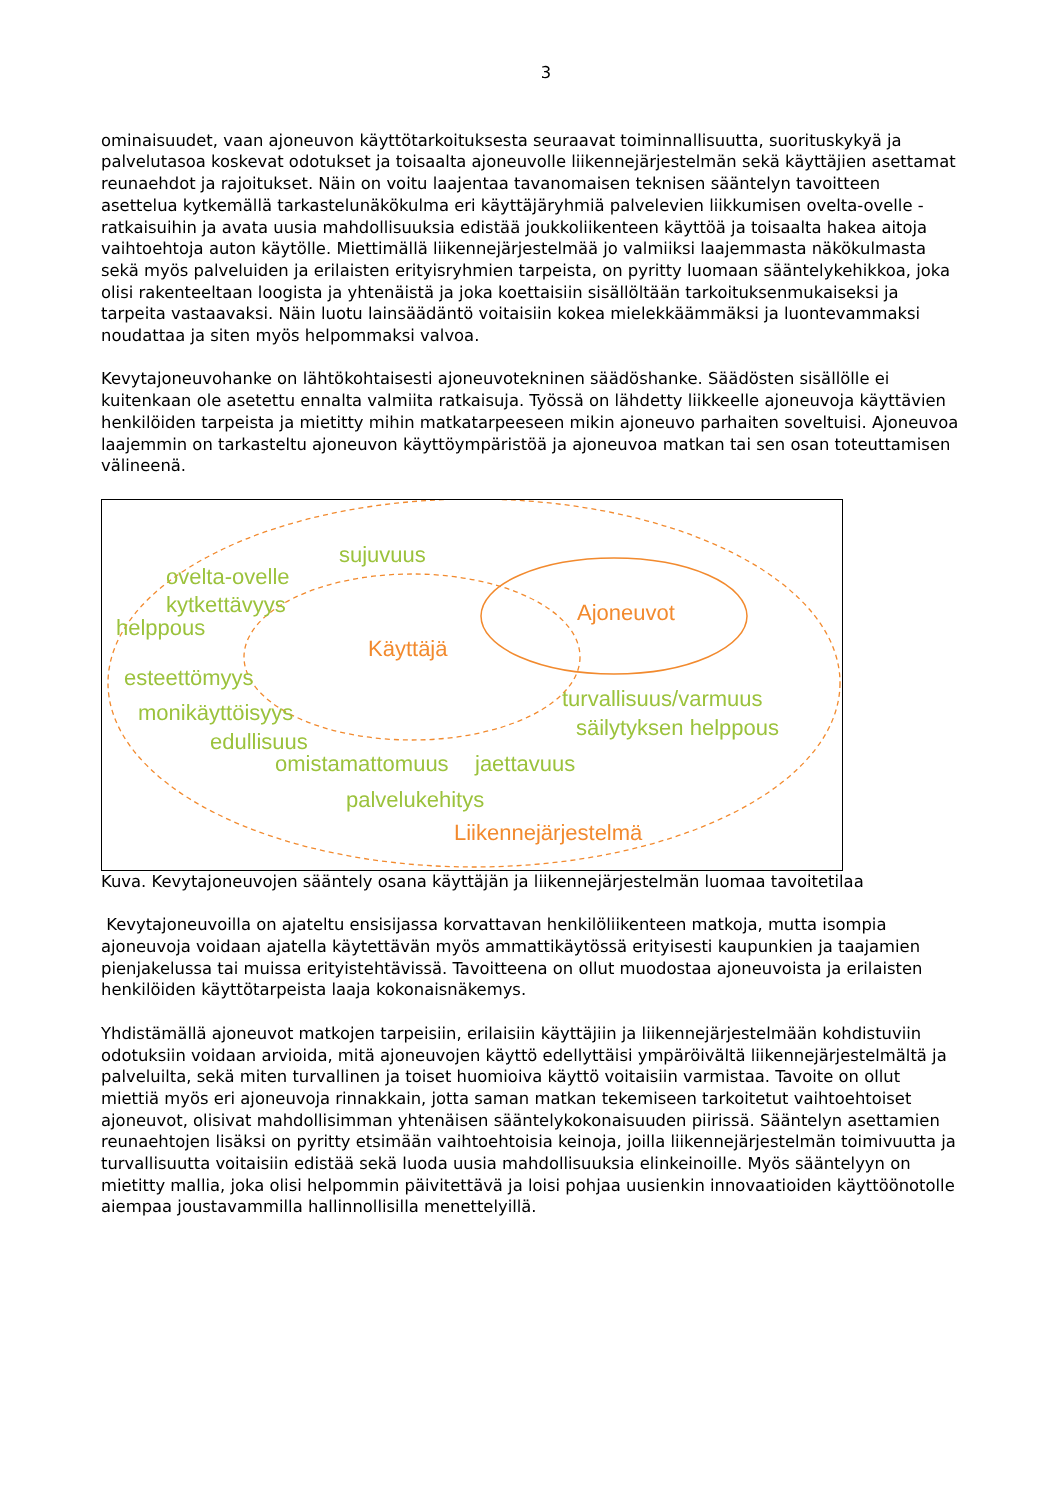3
ominaisuudet, vaan ajoneuvon käyttötarkoituksesta seuraavat toiminnallisuutta, suorituskykyä ja palvelutasoa koskevat odotukset ja toisaalta ajoneuvolle liikennejärjestelmän sekä käyttäjien asettamat reunaehdot ja rajoitukset. Näin on voitu laajentaa tavanomaisen teknisen sääntelyn tavoitteen asettelua kytkemällä tarkastelunäkökulma eri käyttäjäryhmiä palvelevien liikkumisen ovelta-ovelle -ratkaisuihin ja avata uusia mahdollisuuksia edistää joukkoliikenteen käyttöä ja toisaalta hakea aitoja vaihtoehtoja auton käytölle. Miettimällä liikennejärjestelmää jo valmiiksi laajemmasta näkökulmasta sekä myös palveluiden ja erilaisten erityisryhmien tarpeista, on pyritty luomaan sääntelykehikkoa, joka olisi rakenteeltaan loogista ja yhtenäistä ja joka koettaisiin sisällöltään tarkoituksenmukaiseksi ja tarpeita vastaavaksi. Näin luotu lainsäädäntö voitaisiin kokea mielekkäämmäksi ja luontevammaksi noudattaa ja siten myös helpommaksi valvoa.
Kevytajoneuvohanke on lähtökohtaisesti ajoneuvotekninen säädöshanke. Säädösten sisällölle ei kuitenkaan ole asetettu ennalta valmiita ratkaisuja. Työssä on lähdetty liikkeelle ajoneuvoja käyttävien henkilöiden tarpeista ja mietitty mihin matkatarpeeseen mikin ajoneuvo parhaiten soveltuisi. Ajoneuvoa laajemmin on tarkasteltu ajoneuvon käyttöympäristöä ja ajoneuvoa matkan tai sen osan toteuttamisen välineenä.
Ajoneuvot
Käyttäjä
Liikennejärjestelmä
sujuvuus
ovelta-ovelle
kytkettävyys
helppous
esteettömyys
turvallisuus/varmuus
monikäyttöisyys
säilytyksen helppous
edullisuus
omistamattomuus
jaettavuus
palvelukehitys
Kuva. Kevytajoneuvojen sääntely osana käyttäjän ja liikennejärjestelmän luomaa tavoitetilaa
Kevytajoneuvoilla on ajateltu ensisijassa korvattavan henkilöliikenteen matkoja, mutta isompia ajoneuvoja voidaan ajatella käytettävän myös ammattikäytössä erityisesti kaupunkien ja taajamien pienjakelussa tai muissa erityistehtävissä. Tavoitteena on ollut muodostaa ajoneuvoista ja erilaisten henkilöiden käyttötarpeista laaja kokonaisnäkemys.
Yhdistämällä ajoneuvot matkojen tarpeisiin, erilaisiin käyttäjiin ja liikennejärjestelmään kohdistuviin odotuksiin voidaan arvioida, mitä ajoneuvojen käyttö edellyttäisi ympäröivältä liikennejärjestelmältä ja palveluilta, sekä miten turvallinen ja toiset huomioiva käyttö voitaisiin varmistaa. Tavoite on ollut miettiä myös eri ajoneuvoja rinnakkain, jotta saman matkan tekemiseen tarkoitetut vaihtoehtoiset ajoneuvot, olisivat mahdollisimman yhtenäisen sääntelykokonaisuuden piirissä. Sääntelyn asettamien reunaehtojen lisäksi on pyritty etsimään vaihtoehtoisia keinoja, joilla liikennejärjestelmän toimivuutta ja turvallisuutta voitaisiin edistää sekä luoda uusia mahdollisuuksia elinkeinoille. Myös sääntelyyn on mietitty mallia, joka olisi helpommin päivitettävä ja loisi pohjaa uusienkin innovaatioiden käyttöönotolle aiempaa joustavammilla hallinnollisilla menettelyillä.